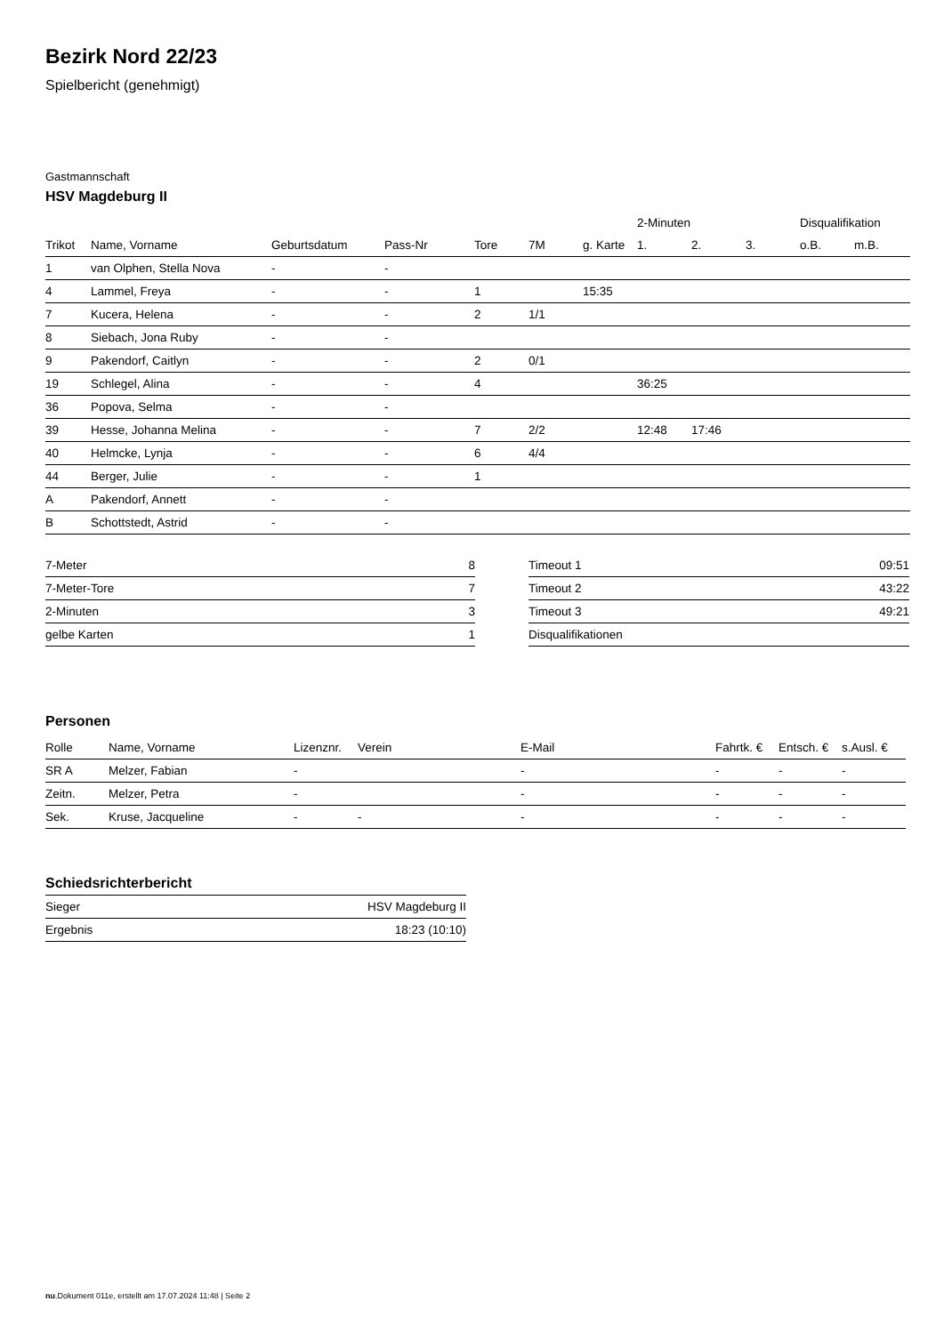Bezirk Nord 22/23
Spielbericht (genehmigt)
Gastmannschaft
HSV Magdeburg II
| | | | | | | | 2-Minuten | | | Disqualifikation | |
| --- | --- | --- | --- | --- | --- | --- | --- | --- | --- | --- | --- |
| Trikot | Name, Vorname | Geburtsdatum | Pass-Nr | Tore | 7M | g. Karte | 1. | 2. | 3. | o.B. | m.B. |
| 1 | van Olphen, Stella Nova | - | - | | | | | | | | |
| 4 | Lammel, Freya | - | - | 1 | | 15:35 | | | | | |
| 7 | Kucera, Helena | - | - | 2 | 1/1 | | | | | | |
| 8 | Siebach, Jona Ruby | - | - | | | | | | | | |
| 9 | Pakendorf, Caitlyn | - | - | 2 | 0/1 | | | | | | |
| 19 | Schlegel, Alina | - | - | 4 | | | 36:25 | | | | |
| 36 | Popova, Selma | - | - | | | | | | | | |
| 39 | Hesse, Johanna Melina | - | - | 7 | 2/2 | | 12:48 | 17:46 | | | |
| 40 | Helmcke, Lynja | - | - | 6 | 4/4 | | | | | | |
| 44 | Berger, Julie | - | - | 1 | | | | | | | |
| A | Pakendorf, Annett | - | - | | | | | | | | |
| B | Schottstedt, Astrid | - | - | | | | | | | | |
| 7-Meter | 8 |
| 7-Meter-Tore | 7 |
| 2-Minuten | 3 |
| gelbe Karten | 1 |
| Timeout 1 | 09:51 |
| Timeout 2 | 43:22 |
| Timeout 3 | 49:21 |
| Disqualifikationen | |
Personen
| Rolle | Name, Vorname | Lizenznr. | Verein | E-Mail | Fahrtk. € | Entsch. € | s.Ausl. € |
| --- | --- | --- | --- | --- | --- | --- | --- |
| SR A | Melzer, Fabian | - | | - | - | - | - |
| Zeitn. | Melzer, Petra | - | | - | - | - | - |
| Sek. | Kruse, Jacqueline | - | - | - | - | - | - |
Schiedsrichterbericht
| Sieger | HSV Magdeburg II |
| Ergebnis | 18:23 (10:10) |
nu.Dokument 011e, erstellt am 17.07.2024 11:48 | Seite 2